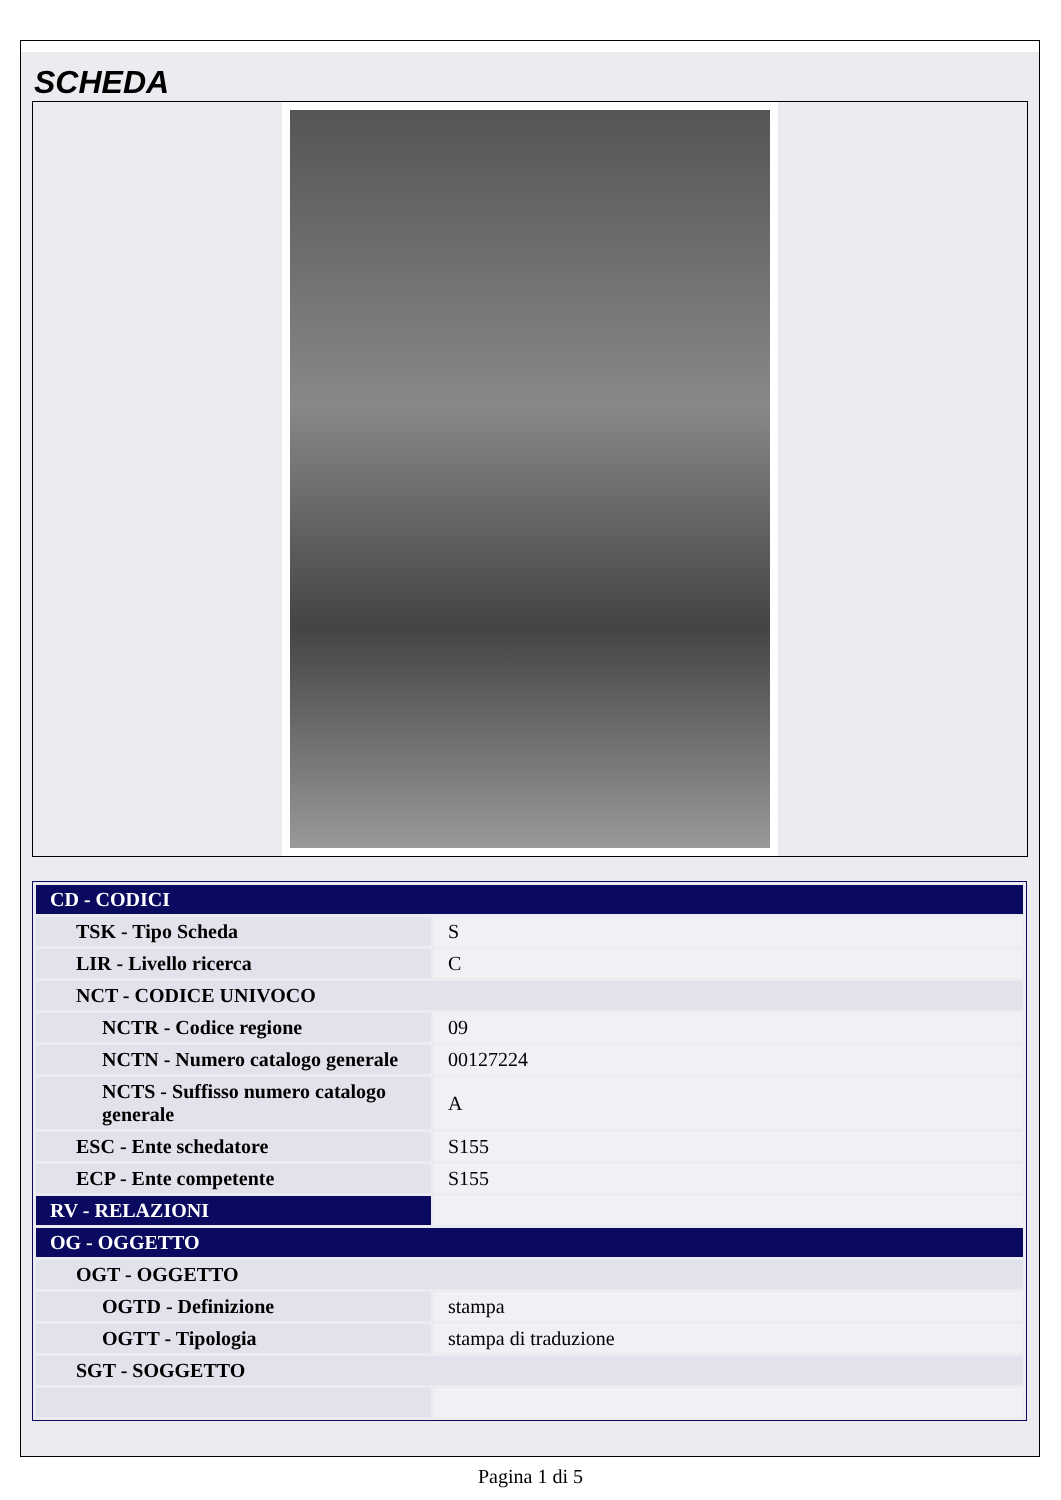SCHEDA
| CD - CODICI | |
| TSK - Tipo Scheda | S |
| LIR - Livello ricerca | C |
| NCT - CODICE UNIVOCO | |
| NCTR - Codice regione | 09 |
| NCTN - Numero catalogo generale | 00127224 |
| NCTS - Suffisso numero catalogo generale | A |
| ESC - Ente schedatore | S155 |
| ECP - Ente competente | S155 |
| RV - RELAZIONI | |
| OG - OGGETTO | |
| OGT - OGGETTO | |
| OGTD - Definizione | stampa |
| OGTT - Tipologia | stampa di traduzione |
| SGT - SOGGETTO | |
Pagina 1 di 5